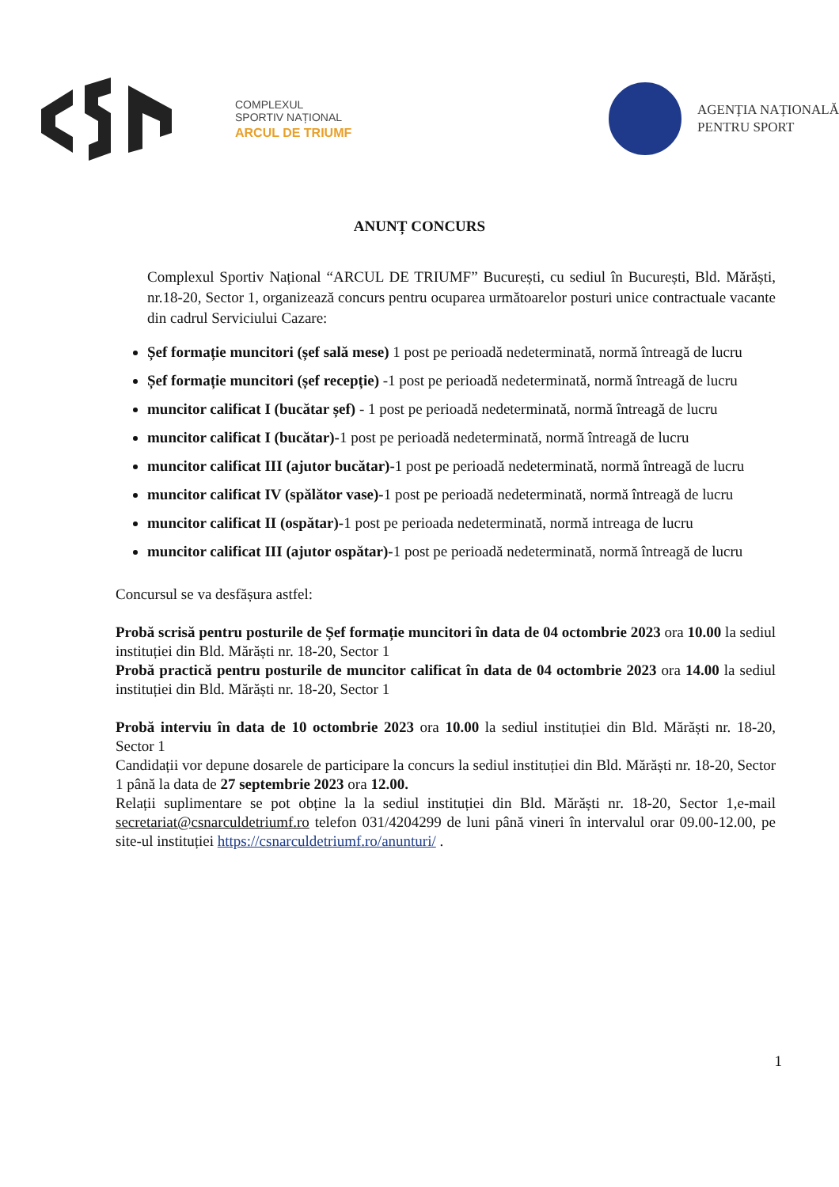COMPLEXUL
SPORTIV NAȚIONAL
ARCUL DE TRIUMF
AGENȚIA NAȚIONALĂ
PENTRU SPORT
ANUNȚ CONCURS
Complexul Sportiv Național “ARCUL DE TRIUMF” București, cu sediul în București, Bld. Mărăști, nr.18-20, Sector 1, organizează concurs pentru ocuparea următoarelor posturi unice contractuale vacante din cadrul Serviciului Cazare:
Șef formație muncitori (șef sală mese) 1 post pe perioadă nedeterminată, normă întreagă de lucru
Șef formație muncitori (șef recepție) -1 post pe perioadă nedeterminată, normă întreagă de lucru
muncitor calificat I (bucătar șef) - 1 post pe perioadă nedeterminată, normă întreagă de lucru
muncitor calificat I (bucătar)-1 post pe perioadă nedeterminată, normă întreagă de lucru
muncitor calificat III (ajutor bucătar)-1 post pe perioadă nedeterminată, normă întreagă de lucru
muncitor calificat IV (spălător vase)-1 post pe perioadă nedeterminată, normă întreagă de lucru
muncitor calificat II (ospătar)-1 post pe perioada nedeterminată, normă intreaga de lucru
muncitor calificat III (ajutor ospătar)-1 post pe perioadă nedeterminată, normă întreagă de lucru
Concursul se va desfășura astfel:
Probă scrisă pentru posturile de Șef formație muncitori în data de 04 octombrie 2023 ora 10.00 la sediul instituției din Bld. Mărăști nr. 18-20, Sector 1
Probă practică pentru posturile de muncitor calificat în data de 04 octombrie 2023 ora 14.00 la sediul instituției din Bld. Mărăști nr. 18-20, Sector 1
Probă interviu în data de 10 octombrie 2023 ora 10.00 la sediul instituției din Bld. Mărăști nr. 18-20, Sector 1
Candidații vor depune dosarele de participare la concurs la sediul instituției din Bld. Mărăști nr. 18-20, Sector 1 până la data de 27 septembrie 2023 ora 12.00.
Relații suplimentare se pot obține la la sediul instituției din Bld. Mărăști nr. 18-20, Sector 1,e-mail secretariat@csnarculdetriumf.ro telefon 031/4204299 de luni până vineri în intervalul orar 09.00-12.00, pe site-ul instituției https://csnarculdetriumf.ro/anunturi/ .
1